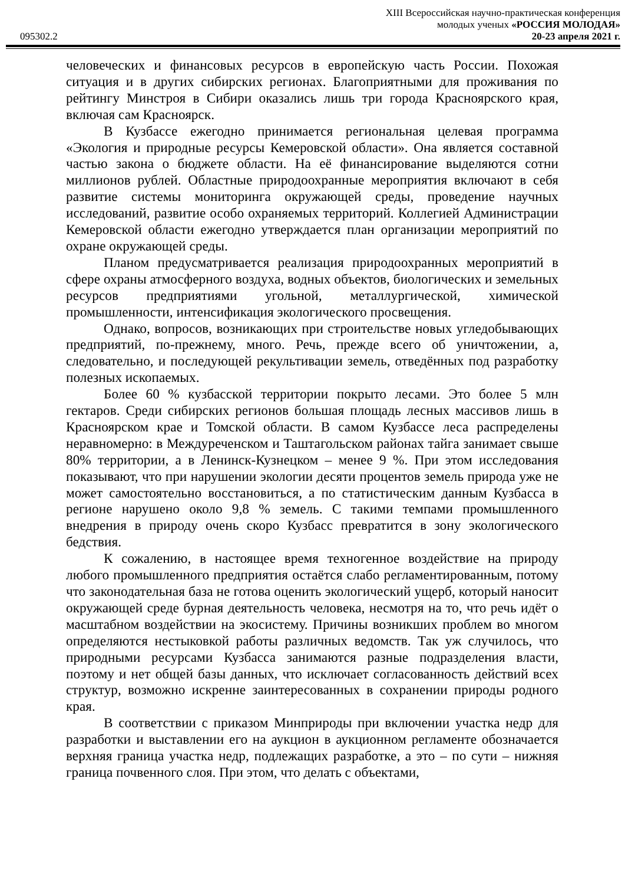XIII Всероссийская научно-практическая конференция
молодых ученых «РОССИЯ МОЛОДАЯ»
095302.2 20-23 апреля 2021 г.
человеческих и финансовых ресурсов в европейскую часть России. Похожая ситуация и в других сибирских регионах. Благоприятными для проживания по рейтингу Минстроя в Сибири оказались лишь три города Красноярского края, включая сам Красноярск.
В Кузбассе ежегодно принимается региональная целевая программа «Экология и природные ресурсы Кемеровской области». Она является составной частью закона о бюджете области. На её финансирование выделяются сотни миллионов рублей. Областные природоохранные мероприятия включают в себя развитие системы мониторинга окружающей среды, проведение научных исследований, развитие особо охраняемых территорий. Коллегией Администрации Кемеровской области ежегодно утверждается план организации мероприятий по охране окружающей среды.
Планом предусматривается реализация природоохранных мероприятий в сфере охраны атмосферного воздуха, водных объектов, биологических и земельных ресурсов предприятиями угольной, металлургической, химической промышленности, интенсификация экологического просвещения.
Однако, вопросов, возникающих при строительстве новых угледобывающих предприятий, по-прежнему, много. Речь, прежде всего об уничтожении, а, следовательно, и последующей рекультивации земель, отведённых под разработку полезных ископаемых.
Более 60 % кузбасской территории покрыто лесами. Это более 5 млн гектаров. Среди сибирских регионов большая площадь лесных массивов лишь в Красноярском крае и Томской области. В самом Кузбассе леса распределены неравномерно: в Междуреченском и Таштагольском районах тайга занимает свыше 80% территории, а в Ленинск-Кузнецком – менее 9 %. При этом исследования показывают, что при нарушении экологии десяти процентов земель природа уже не может самостоятельно восстановиться, а по статистическим данным Кузбасса в регионе нарушено около 9,8 % земель. С такими темпами промышленного внедрения в природу очень скоро Кузбасс превратится в зону экологического бедствия.
К сожалению, в настоящее время техногенное воздействие на природу любого промышленного предприятия остаётся слабо регламентированным, потому что законодательная база не готова оценить экологический ущерб, который наносит окружающей среде бурная деятельность человека, несмотря на то, что речь идёт о масштабном воздействии на экосистему. Причины возникших проблем во многом определяются нестыковкой работы различных ведомств. Так уж случилось, что природными ресурсами Кузбасса занимаются разные подразделения власти, поэтому и нет общей базы данных, что исключает согласованность действий всех структур, возможно искренне заинтересованных в сохранении природы родного края.
В соответствии с приказом Минприроды при включении участка недр для разработки и выставлении его на аукцион в аукционном регламенте обозначается верхняя граница участка недр, подлежащих разработке, а это – по сути – нижняя граница почвенного слоя. При этом, что делать с объектами,